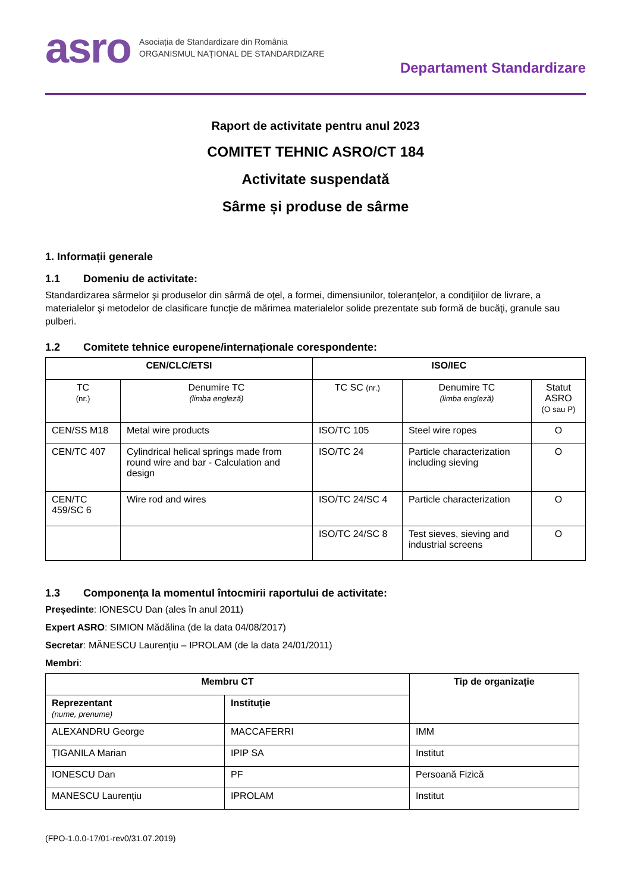asro
Asociația de Standardizare din România
ORGANISMUL NAȚIONAL DE STANDARDIZARE
Departament Standardizare
Raport de activitate pentru anul 2023
COMITET TEHNIC ASRO/CT 184
Activitate suspendată
Sârme și produse de sârme
1. Informații generale
1.1 Domeniu de activitate:
Standardizarea sârmelor şi produselor din sârmă de oţel, a formei, dimensiunilor, toleranţelor, a condiţiilor de livrare, a materialelor şi metodelor de clasificare funcţie de mărimea materialelor solide prezentate sub formă de bucăţi, granule sau pulberi.
1.2 Comitete tehnice europene/internaționale corespondente:
| CEN/CLC/ETSI | | ISO/IEC | | |
| --- | --- | --- | --- | --- |
| TC (nr.) | Denumire TC (limba engleză) | TC SC (nr.) | Denumire TC (limba engleză) | Statut ASRO (O sau P) |
| CEN/SS M18 | Metal wire products | ISO/TC 105 | Steel wire ropes | O |
| CEN/TC 407 | Cylindrical helical springs made from round wire and bar - Calculation and design | ISO/TC 24 | Particle characterization including sieving | O |
| CEN/TC 459/SC 6 | Wire rod and wires | ISO/TC 24/SC 4 | Particle characterization | O |
| | | ISO/TC 24/SC 8 | Test sieves, sieving and industrial screens | O |
1.3 Componența la momentul întocmirii raportului de activitate:
Președinte: IONESCU Dan (ales în anul 2011)
Expert ASRO: SIMION Mădălina (de la data 04/08/2017)
Secretar: MĂNESCU Laurențiu – IPROLAM (de la data 24/01/2011)
Membri:
| Membru CT | | Tip de organizație |
| --- | --- | --- |
| Reprezentant (nume, prenume) | Instituție | |
| ALEXANDRU George | MACCAFERRI | IMM |
| ȚIGANILA Marian | IPIP SA | Institut |
| IONESCU Dan | PF | Persoană Fizică |
| MANESCU Laurențiu | IPROLAM | Institut |
(FPO-1.0.0-17/01-rev0/31.07.2019)